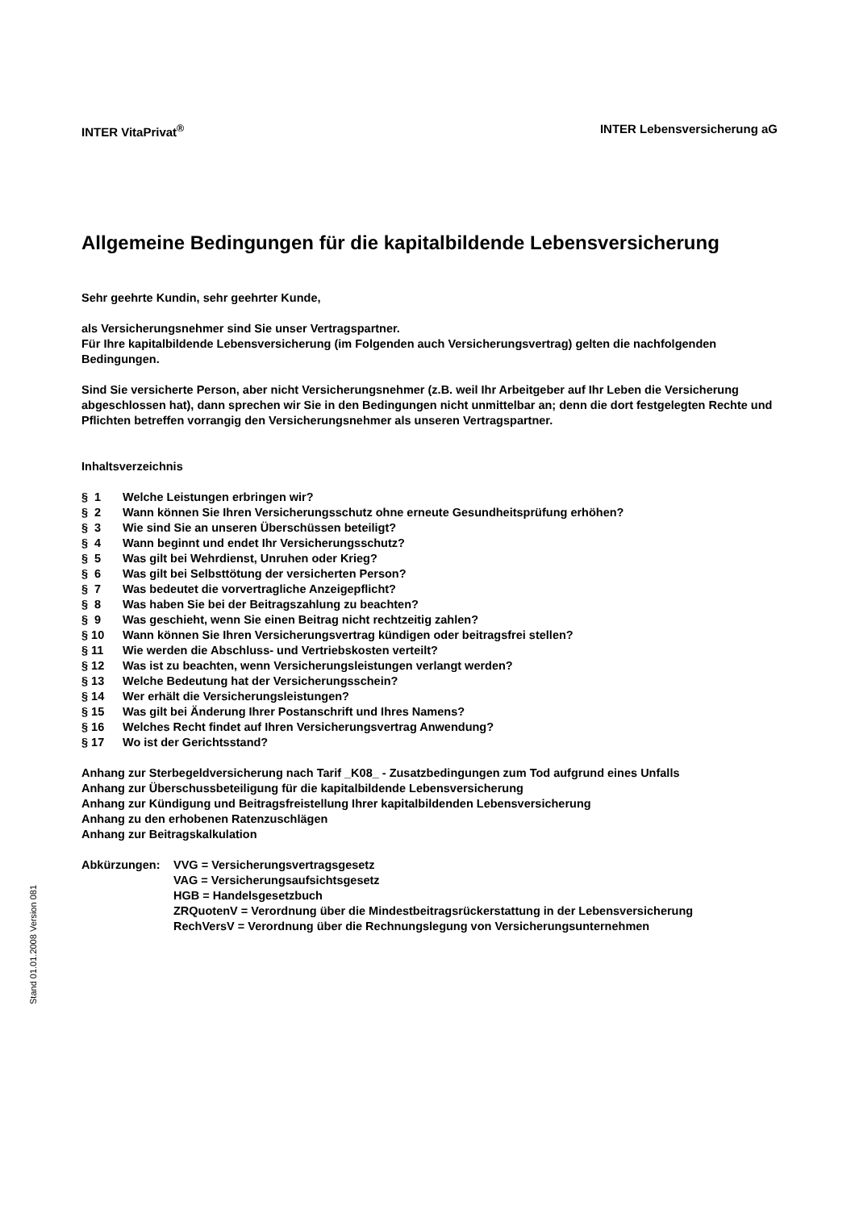INTER VitaPrivat<sup>®</sup> INTER Lebensversicherung aG
Allgemeine Bedingungen für die kapitalbildende Lebensversicherung
Sehr geehrte Kundin, sehr geehrter Kunde,
als Versicherungsnehmer sind Sie unser Vertragspartner.
Für Ihre kapitalbildende Lebensversicherung (im Folgenden auch Versicherungsvertrag) gelten die nachfolgenden Bedingungen.
Sind Sie versicherte Person, aber nicht Versicherungsnehmer (z.B. weil Ihr Arbeitgeber auf Ihr Leben die Versicherung abgeschlossen hat), dann sprechen wir Sie in den Bedingungen nicht unmittelbar an; denn die dort festgelegten Rechte und Pflichten betreffen vorrangig den Versicherungsnehmer als unseren Vertragspartner.
Inhaltsverzeichnis
§ 1 Welche Leistungen erbringen wir?
§ 2 Wann können Sie Ihren Versicherungsschutz ohne erneute Gesundheitsprüfung erhöhen?
§ 3 Wie sind Sie an unseren Überschüssen beteiligt?
§ 4 Wann beginnt und endet Ihr Versicherungsschutz?
§ 5 Was gilt bei Wehrdienst, Unruhen oder Krieg?
§ 6 Was gilt bei Selbsttötung der versicherten Person?
§ 7 Was bedeutet die vorvertragliche Anzeigepflicht?
§ 8 Was haben Sie bei der Beitragszahlung zu beachten?
§ 9 Was geschieht, wenn Sie einen Beitrag nicht rechtzeitig zahlen?
§ 10 Wann können Sie Ihren Versicherungsvertrag kündigen oder beitragsfrei stellen?
§ 11 Wie werden die Abschluss- und Vertriebskosten verteilt?
§ 12 Was ist zu beachten, wenn Versicherungsleistungen verlangt werden?
§ 13 Welche Bedeutung hat der Versicherungsschein?
§ 14 Wer erhält die Versicherungsleistungen?
§ 15 Was gilt bei Änderung Ihrer Postanschrift und Ihres Namens?
§ 16 Welches Recht findet auf Ihren Versicherungsvertrag Anwendung?
§ 17 Wo ist der Gerichtsstand?
Anhang zur Sterbegeldversicherung nach Tarif _K08_ - Zusatzbedingungen zum Tod aufgrund eines Unfalls
Anhang zur Überschussbeteiligung für die kapitalbildende Lebensversicherung
Anhang zur Kündigung und Beitragsfreistellung Ihrer kapitalbildenden Lebensversicherung
Anhang zu den erhobenen Ratenzuschlägen
Anhang zur Beitragskalkulation
Abkürzungen: VVG = Versicherungsvertragsgesetz
VAG = Versicherungsaufsichtsgesetz
HGB = Handelsgesetzbuch
ZRQuotenV = Verordnung über die Mindestbeitragsrückerstattung in der Lebensversicherung
RechVersV = Verordnung über die Rechnungslegung von Versicherungsunternehmen
Stand 01.01.2008 Version 081